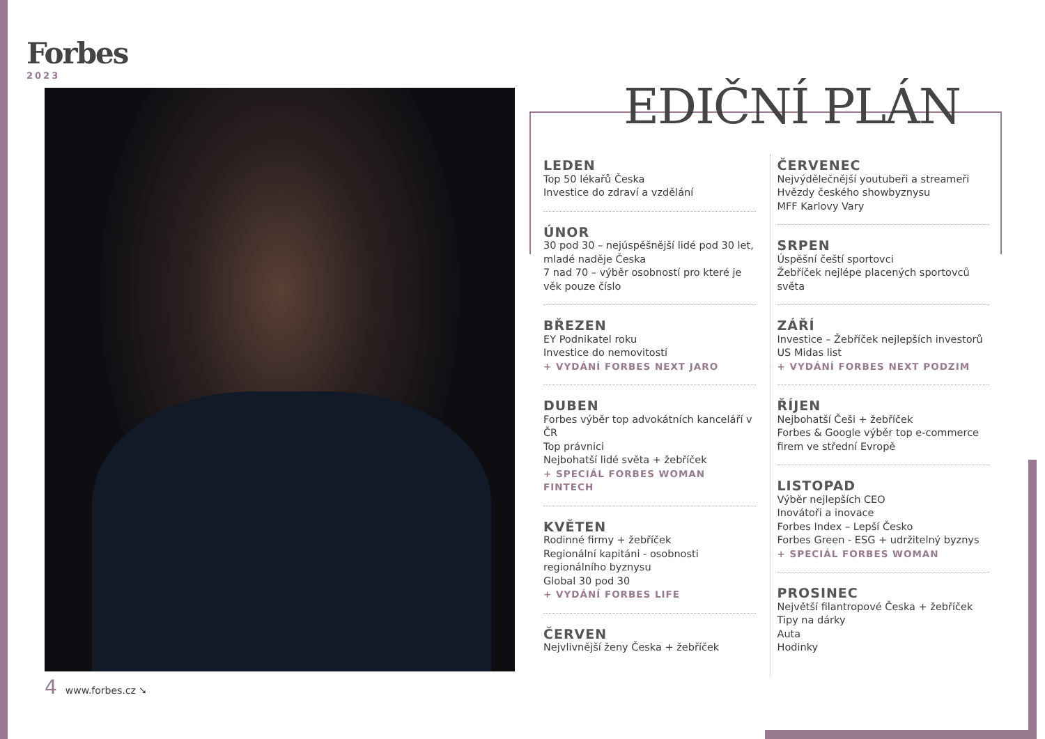Forbes
2023
4 www.forbes.cz ➘
EDIČNÍ PLÁN
LEDEN
Top 50 lékařů Česka
Investice do zdraví a vzdělání
ÚNOR
30 pod 30 – nejúspěšnější lidé pod 30 let, mladé naděje Česka
7 nad 70 – výběr osobností pro které je věk pouze číslo
BŘEZEN
EY Podnikatel roku
Investice do nemovitostí
+ VYDÁNÍ FORBES NEXT JARO
DUBEN
Forbes výběr top advokátních kanceláří v ČR
Top právnici
Nejbohatší lidé světa + žebříček
+ SPECIÁL FORBES WOMAN FINTECH
KVĚTEN
Rodinné firmy + žebříček
Regionální kapitáni - osobnosti regionálního byznysu
Global 30 pod 30
+ VYDÁNÍ FORBES LIFE
ČERVEN
Nejvlivnější ženy Česka + žebříček
ČERVENEC
Nejvýdělečnější youtubeři a streameři
Hvězdy českého showbyznysu
MFF Karlovy Vary
SRPEN
Úspěšní čeští sportovci
Žebříček nejlépe placených sportovců světa
ZÁŘÍ
Investice – Žebříček nejlepších investorů
US Midas list
+ VYDÁNÍ FORBES NEXT PODZIM
ŘÍJEN
Nejbohatší Češi + žebříček
Forbes & Google výběr top e-commerce firem ve střední Evropě
LISTOPAD
Výběr nejlepších CEO
Inovátoři a inovace
Forbes Index – Lepší Česko
Forbes Green - ESG + udržitelný byznys
+ SPECIÁL FORBES WOMAN
PROSINEC
Největší filantropové Česka + žebříček
Tipy na dárky
Auta
Hodinky